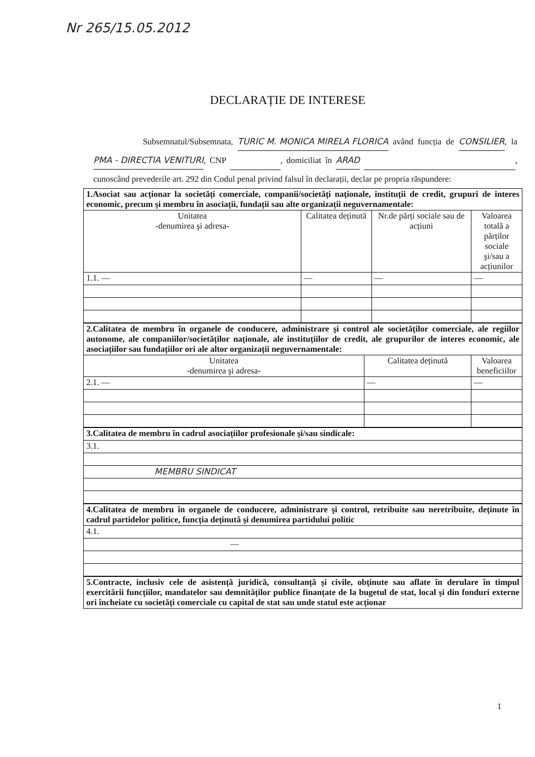Nr 265/15.05.2012
DECLARAȚIE DE INTERESE
Subsemnatul/Subsemnata, TURIC M. MONICA MIRELA FLORICA având funcția de CONSILIER, la PMA - DIRECTIA VENITURI, CNP , domiciliat în ARAD , cunoscând prevederile art. 292 din Codul penal privind falsul în declarații, declar pe propria răspundere:
| 1.Asociat sau acționar la societăți comerciale, companii/societăți naționale, instituții de credit, grupuri de interes economic, precum şi membru în asociații, fundații sau alte organizații neguvernamentale: | | | |
| Unitatea -denumirea şi adresa- | Calitatea deținută | Nr.de părți sociale sau de acțiuni | Valoarea totală a părților sociale şi/sau a acțiunilor |
| 1.1. — | — | — | — |
| 2.Calitatea de membru în organele de conducere, administrare şi control ale societăților comerciale, ale regiilor autonome, ale companiilor/societăților naționale, ale instituțiilor de credit, ale grupurilor de interes economic, ale asociațiilor sau fundațiilor ori ale altor organizații neguvernamentale: | | |
| Unitatea -denumirea şi adresa- | Calitatea deținută | Valoarea beneficiilor |
| 2.1. — | — | — |
| 3.Calitatea de membru în cadrul asociațiilor profesionale şi/sau sindicale: |
| 3.1. |
| MEMBRU SINDICAT |
| 4.Calitatea de membru în organele de conducere, administrare şi control, retribuite sau neretribuite, deținute în cadrul partidelor politice, funcția deținută şi denumirea partidului politic |
| 4.1. |
| — |
| 5.Contracte, inclusiv cele de asistență juridică, consultanță şi civile, obținute sau aflate în derulare în timpul exercitării funcțiilor, mandatelor sau demnităților publice finanțate de la bugetul de stat, local şi din fonduri externe ori încheiate cu societăți comerciale cu capital de stat sau unde statul este acționar |
1